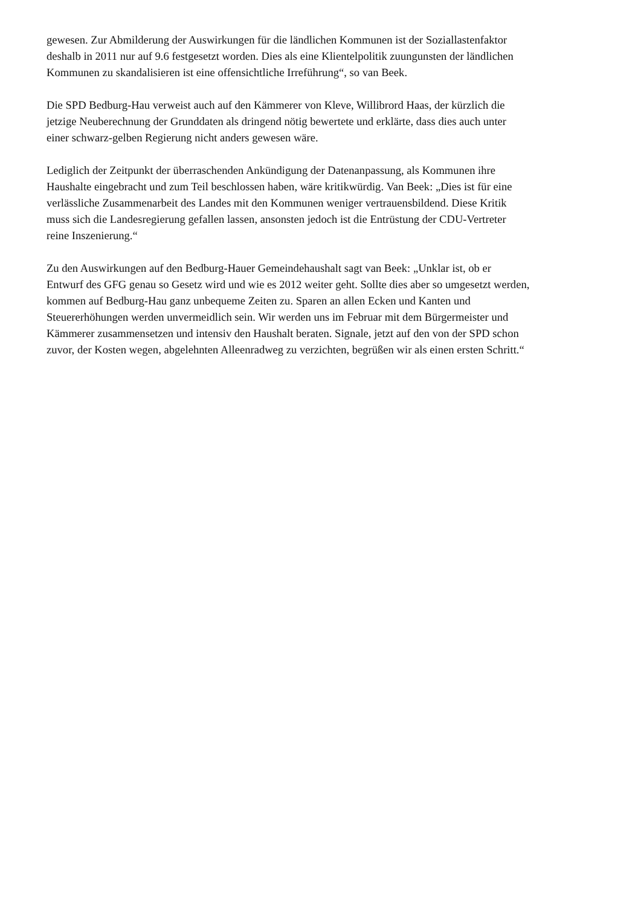gewesen. Zur Abmilderung der Auswirkungen für die ländlichen Kommunen ist der Soziallastenfaktor
deshalb in 2011 nur auf 9.6 festgesetzt worden. Dies als eine Klientelpolitik zuungunsten der ländlichen
Kommunen zu skandalisieren ist eine offensichtliche Irreführung“, so van Beek.
Die SPD Bedburg-Hau verweist auch auf den Kämmerer von Kleve, Willibrord Haas, der kürzlich die
jetzige Neuberechnung der Grunddaten als dringend nötig bewertete und erklärte, dass dies auch unter
einer schwarz-gelben Regierung nicht anders gewesen wäre.
Lediglich der Zeitpunkt der überraschenden Ankündigung der Datenanpassung, als Kommunen ihre
Haushalte eingebracht und zum Teil beschlossen haben, wäre kritikwürdig. Van Beek: „Dies ist für eine
verlässliche Zusammenarbeit des Landes mit den Kommunen weniger vertrauensbildend. Diese Kritik
muss sich die Landesregierung gefallen lassen, ansonsten jedoch ist die Entrüstung der CDU-Vertreter
reine Inszenierung.“
Zu den Auswirkungen auf den Bedburg-Hauer Gemeindehaushalt sagt van Beek: „Unklar ist, ob er
Entwurf des GFG genau so Gesetz wird und wie es 2012 weiter geht. Sollte dies aber so umgesetzt werden,
kommen auf Bedburg-Hau ganz unbequeme Zeiten zu. Sparen an allen Ecken und Kanten und
Steuererhöhungen werden unvermeidlich sein. Wir werden uns im Februar mit dem Bürgermeister und
Kämmerer zusammensetzen und intensiv den Haushalt beraten. Signale, jetzt auf den von der SPD schon
zuvor, der Kosten wegen, abgelehnten Alleenradweg zu verzichten, begrüßen wir als einen ersten Schritt.“